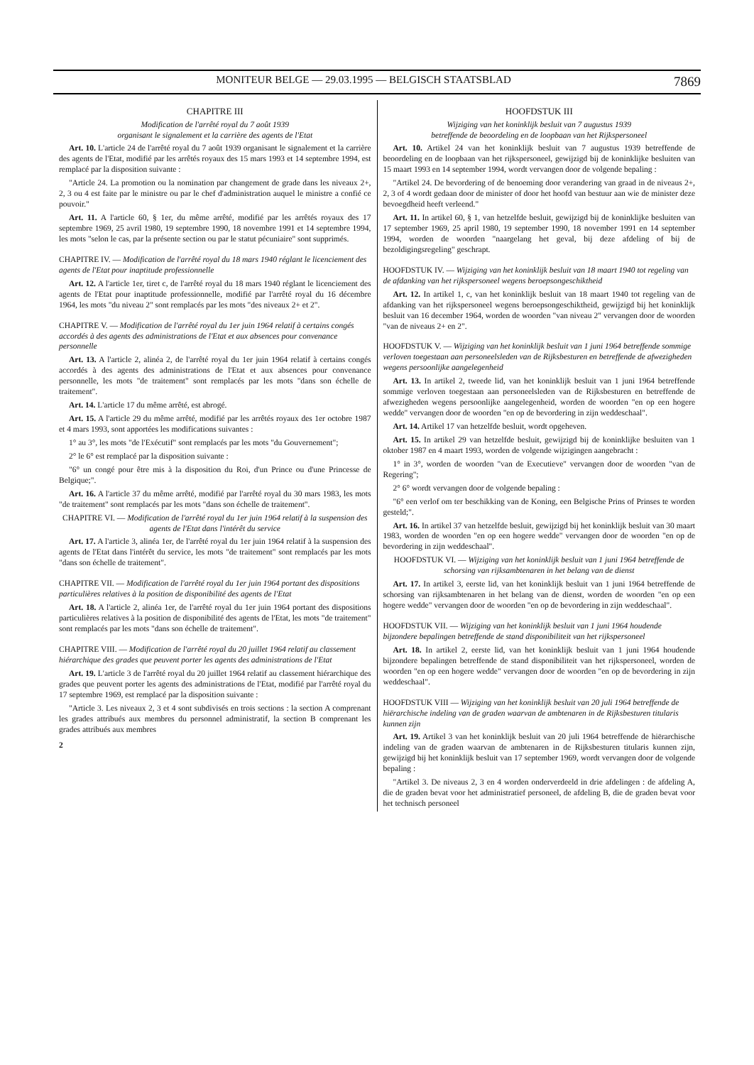MONITEUR BELGE — 29.03.1995 — BELGISCH STAATSBLAD 7869
CHAPITRE III
Modification de l'arrêté royal du 7 août 1939
organisant le signalement et la carrière des agents de l'Etat
Art. 10. L'article 24 de l'arrêté royal du 7 août 1939 organisant le signalement et la carrière des agents de l'Etat, modifié par les arrêtés royaux des 15 mars 1993 et 14 septembre 1994, est remplacé par la disposition suivante :
"Article 24. La promotion ou la nomination par changement de grade dans les niveaux 2+, 2, 3 ou 4 est faite par le ministre ou par le chef d'administration auquel le ministre a confié ce pouvoir."
Art. 11. A l'article 60, § 1er, du même arrêté, modifié par les arrêtés royaux des 17 septembre 1969, 25 avril 1980, 19 septembre 1990, 18 novembre 1991 et 14 septembre 1994, les mots "selon le cas, par la présente section ou par le statut pécuniaire" sont supprimés.
CHAPITRE IV. — Modification de l'arrêté royal du 18 mars 1940 réglant le licenciement des agents de l'Etat pour inaptitude professionnelle
Art. 12. A l'article 1er, tiret c, de l'arrêté royal du 18 mars 1940 réglant le licenciement des agents de l'Etat pour inaptitude professionnelle, modifié par l'arrêté royal du 16 décembre 1964, les mots "du niveau 2" sont remplacés par les mots "des niveaux 2+ et 2".
CHAPITRE V. — Modification de l'arrêté royal du 1er juin 1964 relatif à certains congés accordés à des agents des administrations de l'Etat et aux absences pour convenance personnelle
Art. 13. A l'article 2, alinéa 2, de l'arrêté royal du 1er juin 1964 relatif à certains congés accordés à des agents des administrations de l'Etat et aux absences pour convenance personnelle, les mots "de traitement" sont remplacés par les mots "dans son échelle de traitement".
Art. 14. L'article 17 du même arrêté, est abrogé.
Art. 15. A l'article 29 du même arrêté, modifié par les arrêtés royaux des 1er octobre 1987 et 4 mars 1993, sont apportées les modifications suivantes :
1° au 3°, les mots "de l'Exécutif" sont remplacés par les mots "du Gouvernement";
2° le 6° est remplacé par la disposition suivante :
"6° un congé pour être mis à la disposition du Roi, d'un Prince ou d'une Princesse de Belgique;".
Art. 16. A l'article 37 du même arrêté, modifié par l'arrêté royal du 30 mars 1983, les mots "de traitement" sont remplacés par les mots "dans son échelle de traitement".
CHAPITRE VI. — Modification de l'arrêté royal du 1er juin 1964 relatif à la suspension des agents de l'Etat dans l'intérêt du service
Art. 17. A l'article 3, alinéa 1er, de l'arrêté royal du 1er juin 1964 relatif à la suspension des agents de l'Etat dans l'intérêt du service, les mots "de traitement" sont remplacés par les mots "dans son échelle de traitement".
CHAPITRE VII. — Modification de l'arrêté royal du 1er juin 1964 portant des dispositions particulières relatives à la position de disponibilité des agents de l'Etat
Art. 18. A l'article 2, alinéa 1er, de l'arrêté royal du 1er juin 1964 portant des dispositions particulières relatives à la position de disponibilité des agents de l'Etat, les mots "de traitement" sont remplacés par les mots "dans son échelle de traitement".
CHAPITRE VIII. — Modification de l'arrêté royal du 20 juillet 1964 relatif au classement hiérarchique des grades que peuvent porter les agents des administrations de l'Etat
Art. 19. L'article 3 de l'arrêté royal du 20 juillet 1964 relatif au classement hiérarchique des grades que peuvent porter les agents des administrations de l'Etat, modifié par l'arrêté royal du 17 septembre 1969, est remplacé par la disposition suivante :
"Article 3. Les niveaux 2, 3 et 4 sont subdivisés en trois sections : la section A comprenant les grades attribués aux membres du personnel administratif, la section B comprenant les grades attribués aux membres
2
HOOFDSTUK III
Wijziging van het koninklijk besluit van 7 augustus 1939
betreffende de beoordeling en de loopbaan van het Rijkspersoneel
Art. 10. Artikel 24 van het koninklijk besluit van 7 augustus 1939 betreffende de beoordeling en de loopbaan van het rijkspersoneel, gewijzigd bij de koninklijke besluiten van 15 maart 1993 en 14 september 1994, wordt vervangen door de volgende bepaling :
"Artikel 24. De bevordering of de benoeming door verandering van graad in de niveaus 2+, 2, 3 of 4 wordt gedaan door de minister of door het hoofd van bestuur aan wie de minister deze bevoegdheid heeft verleend."
Art. 11. In artikel 60, § 1, van hetzelfde besluit, gewijzigd bij de koninklijke besluiten van 17 september 1969, 25 april 1980, 19 september 1990, 18 november 1991 en 14 september 1994, worden de woorden "naargelang het geval, bij deze afdeling of bij de bezoldigingsregeling" geschrapt.
HOOFDSTUK IV. — Wijziging van het koninklijk besluit van 18 maart 1940 tot regeling van de afdanking van het rijkspersoneel wegens beroepsongeschiktheid
Art. 12. In artikel 1, c, van het koninklijk besluit van 18 maart 1940 tot regeling van de afdanking van het rijkspersoneel wegens beroepsongeschiktheid, gewijzigd bij het koninklijk besluit van 16 december 1964, worden de woorden "van niveau 2" vervangen door de woorden "van de niveaus 2+ en 2".
HOOFDSTUK V. — Wijziging van het koninklijk besluit van 1 juni 1964 betreffende sommige verloven toegestaan aan personeelsleden van de Rijksbesturen en betreffende de afwezigheden wegens persoonlijke aangelegenheid
Art. 13. In artikel 2, tweede lid, van het koninklijk besluit van 1 juni 1964 betreffende sommige verloven toegestaan aan personeelsleden van de Rijksbesturen en betreffende de afwezigheden wegens persoonlijke aangelegenheid, worden de woorden "en op een hogere wedde" vervangen door de woorden "en op de bevordering in zijn weddeschaal".
Art. 14. Artikel 17 van hetzelfde besluit, wordt opgeheven.
Art. 15. In artikel 29 van hetzelfde besluit, gewijzigd bij de koninklijke besluiten van 1 oktober 1987 en 4 maart 1993, worden de volgende wijzigingen aangebracht :
1° in 3°, worden de woorden "van de Executieve" vervangen door de woorden "van de Regering";
2° 6° wordt vervangen door de volgende bepaling :
"6° een verlof om ter beschikking van de Koning, een Belgische Prins of Prinses te worden gesteld;".
Art. 16. In artikel 37 van hetzelfde besluit, gewijzigd bij het koninklijk besluit van 30 maart 1983, worden de woorden "en op een hogere wedde" vervangen door de woorden "en op de bevordering in zijn weddeschaal".
HOOFDSTUK VI. — Wijziging van het koninklijk besluit van 1 juni 1964 betreffende de schorsing van rijksambtenaren in het belang van de dienst
Art. 17. In artikel 3, eerste lid, van het koninklijk besluit van 1 juni 1964 betreffende de schorsing van rijksambtenaren in het belang van de dienst, worden de woorden "en op een hogere wedde" vervangen door de woorden "en op de bevordering in zijn weddeschaal".
HOOFDSTUK VII. — Wijziging van het koninklijk besluit van 1 juni 1964 houdende bijzondere bepalingen betreffende de stand disponibiliteit van het rijkspersoneel
Art. 18. In artikel 2, eerste lid, van het koninklijk besluit van 1 juni 1964 houdende bijzondere bepalingen betreffende de stand disponibiliteit van het rijkspersoneel, worden de woorden "en op een hogere wedde" vervangen door de woorden "en op de bevordering in zijn weddeschaal".
HOOFDSTUK VIII — Wijziging van het koninklijk besluit van 20 juli 1964 betreffende de hiërarchische indeling van de graden waarvan de ambtenaren in de Rijksbesturen titularis kunnen zijn
Art. 19. Artikel 3 van het koninklijk besluit van 20 juli 1964 betreffende de hiërarchische indeling van de graden waarvan de ambtenaren in de Rijksbesturen titularis kunnen zijn, gewijzigd bij het koninklijk besluit van 17 september 1969, wordt vervangen door de volgende bepaling :
"Artikel 3. De niveaus 2, 3 en 4 worden onderverdeeld in drie afdelingen : de afdeling A, die de graden bevat voor het administratief personeel, de afdeling B, die de graden bevat voor het technisch personeel